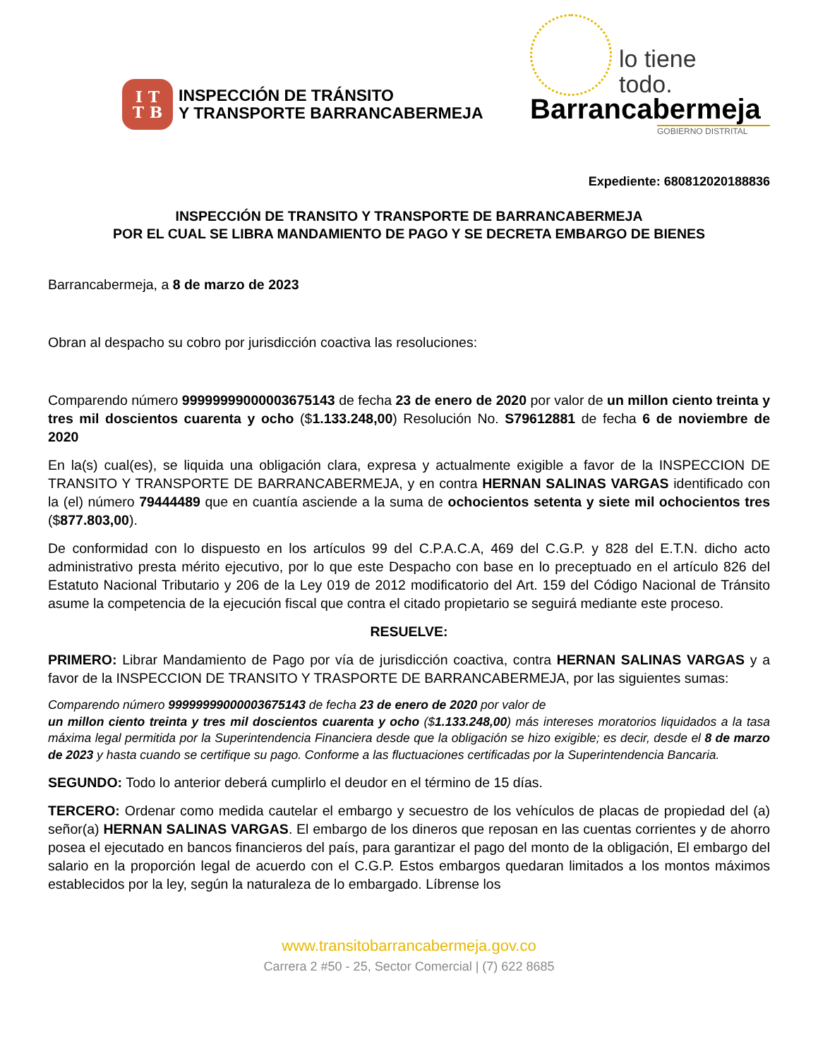I T
T B
INSPECCIÓN DE TRÁNSITO
Y TRANSPORTE BARRANCABERMEJA
lo tiene
todo.
Barrancabermeja
GOBIERNO DISTRITAL
Expediente: 680812020188836
INSPECCIÓN DE TRANSITO Y TRANSPORTE DE BARRANCABERMEJA
POR EL CUAL SE LIBRA MANDAMIENTO DE PAGO Y SE DECRETA EMBARGO DE BIENES
Barrancabermeja, a 8 de marzo de 2023
Obran al despacho su cobro por jurisdicción coactiva las resoluciones:
Comparendo número 99999999000003675143 de fecha 23 de enero de 2020 por valor de un millon ciento treinta y tres mil doscientos cuarenta y ocho ($1.133.248,00) Resolución No. S79612881 de fecha 6 de noviembre de 2020
En la(s) cual(es), se liquida una obligación clara, expresa y actualmente exigible a favor de la INSPECCION DE TRANSITO Y TRANSPORTE DE BARRANCABERMEJA, y en contra HERNAN SALINAS VARGAS identificado con la (el) número 79444489 que en cuantía asciende a la suma de ochocientos setenta y siete mil ochocientos tres ($877.803,00).
De conformidad con lo dispuesto en los artículos 99 del C.P.A.C.A, 469 del C.G.P. y 828 del E.T.N. dicho acto administrativo presta mérito ejecutivo, por lo que este Despacho con base en lo preceptuado en el artículo 826 del Estatuto Nacional Tributario y 206 de la Ley 019 de 2012 modificatorio del Art. 159 del Código Nacional de Tránsito asume la competencia de la ejecución fiscal que contra el citado propietario se seguirá mediante este proceso.
RESUELVE:
PRIMERO: Librar Mandamiento de Pago por vía de jurisdicción coactiva, contra HERNAN SALINAS VARGAS y a favor de la INSPECCION DE TRANSITO Y TRASPORTE DE BARRANCABERMEJA, por las siguientes sumas:
Comparendo número 99999999000003675143 de fecha 23 de enero de 2020 por valor de
un millon ciento treinta y tres mil doscientos cuarenta y ocho ($1.133.248,00) más intereses moratorios liquidados a la tasa máxima legal permitida por la Superintendencia Financiera desde que la obligación se hizo exigible; es decir, desde el 8 de marzo de 2023 y hasta cuando se certifique su pago. Conforme a las fluctuaciones certificadas por la Superintendencia Bancaria.
SEGUNDO: Todo lo anterior deberá cumplirlo el deudor en el término de 15 días.
TERCERO: Ordenar como medida cautelar el embargo y secuestro de los vehículos de placas de propiedad del (a) señor(a) HERNAN SALINAS VARGAS. El embargo de los dineros que reposan en las cuentas corrientes y de ahorro posea el ejecutado en bancos financieros del país, para garantizar el pago del monto de la obligación, El embargo del salario en la proporción legal de acuerdo con el C.G.P. Estos embargos quedaran limitados a los montos máximos establecidos por la ley, según la naturaleza de lo embargado. Líbrense los
www.transitobarrancabermeja.gov.co
Carrera 2 #50 - 25, Sector Comercial | (7) 622 8685